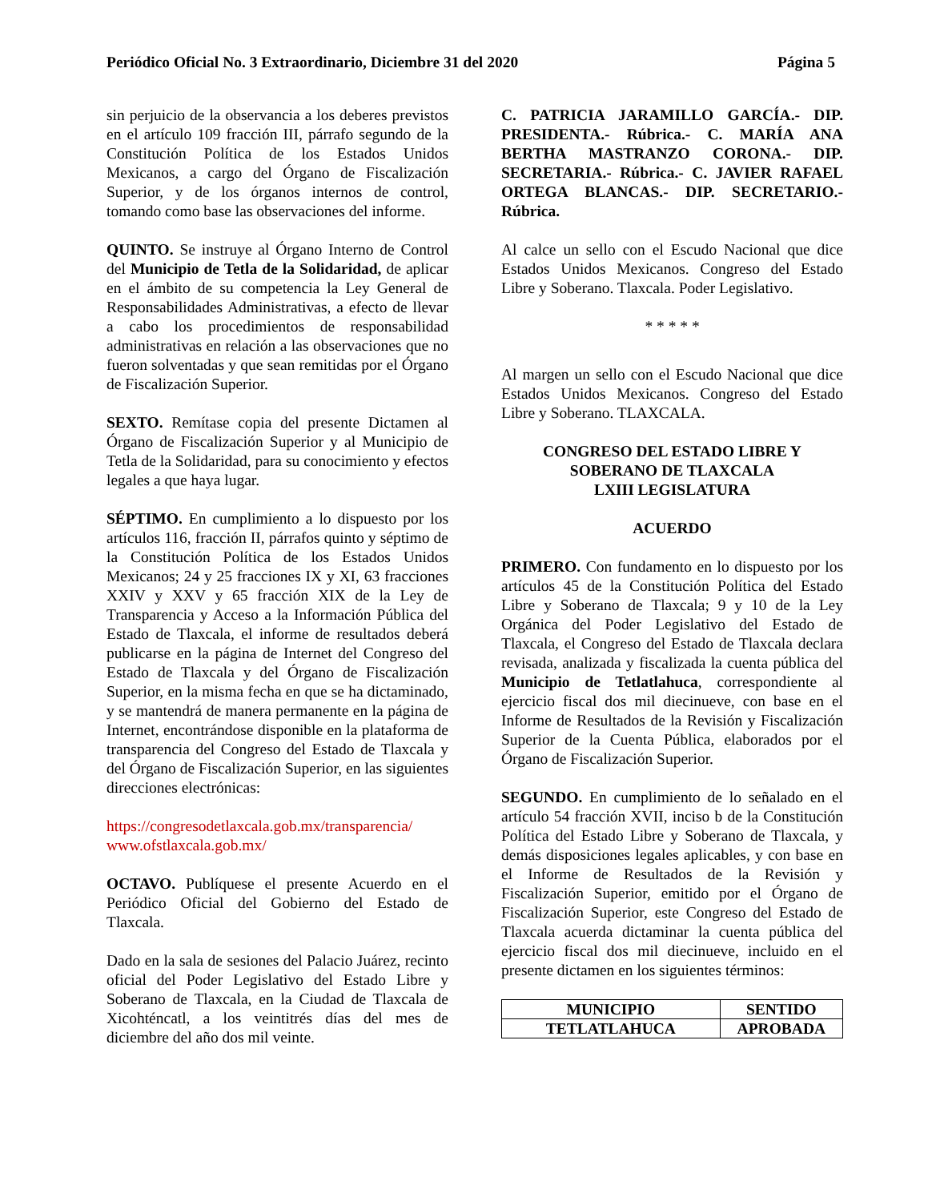Periódico Oficial No. 3 Extraordinario, Diciembre 31 del 2020 Página 5
sin perjuicio de la observancia a los deberes previstos en el artículo 109 fracción III, párrafo segundo de la Constitución Política de los Estados Unidos Mexicanos, a cargo del Órgano de Fiscalización Superior, y de los órganos internos de control, tomando como base las observaciones del informe.
QUINTO. Se instruye al Órgano Interno de Control del Municipio de Tetla de la Solidaridad, de aplicar en el ámbito de su competencia la Ley General de Responsabilidades Administrativas, a efecto de llevar a cabo los procedimientos de responsabilidad administrativas en relación a las observaciones que no fueron solventadas y que sean remitidas por el Órgano de Fiscalización Superior.
SEXTO. Remítase copia del presente Dictamen al Órgano de Fiscalización Superior y al Municipio de Tetla de la Solidaridad, para su conocimiento y efectos legales a que haya lugar.
SÉPTIMO. En cumplimiento a lo dispuesto por los artículos 116, fracción II, párrafos quinto y séptimo de la Constitución Política de los Estados Unidos Mexicanos; 24 y 25 fracciones IX y XI, 63 fracciones XXIV y XXV y 65 fracción XIX de la Ley de Transparencia y Acceso a la Información Pública del Estado de Tlaxcala, el informe de resultados deberá publicarse en la página de Internet del Congreso del Estado de Tlaxcala y del Órgano de Fiscalización Superior, en la misma fecha en que se ha dictaminado, y se mantendrá de manera permanente en la página de Internet, encontrándose disponible en la plataforma de transparencia del Congreso del Estado de Tlaxcala y del Órgano de Fiscalización Superior, en las siguientes direcciones electrónicas:
https://congresodetlaxcala.gob.mx/transparencia/
www.ofstlaxcala.gob.mx/
OCTAVO. Publíquese el presente Acuerdo en el Periódico Oficial del Gobierno del Estado de Tlaxcala.
Dado en la sala de sesiones del Palacio Juárez, recinto oficial del Poder Legislativo del Estado Libre y Soberano de Tlaxcala, en la Ciudad de Tlaxcala de Xicohténcatl, a los veintitrés días del mes de diciembre del año dos mil veinte.
C. PATRICIA JARAMILLO GARCÍA.- DIP. PRESIDENTA.- Rúbrica.- C. MARÍA ANA BERTHA MASTRANZO CORONA.- DIP. SECRETARIA.- Rúbrica.- C. JAVIER RAFAEL ORTEGA BLANCAS.- DIP. SECRETARIO.- Rúbrica.
Al calce un sello con el Escudo Nacional que dice Estados Unidos Mexicanos. Congreso del Estado Libre y Soberano. Tlaxcala. Poder Legislativo.
* * * * *
Al margen un sello con el Escudo Nacional que dice Estados Unidos Mexicanos. Congreso del Estado Libre y Soberano. TLAXCALA.
CONGRESO DEL ESTADO LIBRE Y
SOBERANO DE TLAXCALA
LXIII LEGISLATURA
ACUERDO
PRIMERO. Con fundamento en lo dispuesto por los artículos 45 de la Constitución Política del Estado Libre y Soberano de Tlaxcala; 9 y 10 de la Ley Orgánica del Poder Legislativo del Estado de Tlaxcala, el Congreso del Estado de Tlaxcala declara revisada, analizada y fiscalizada la cuenta pública del Municipio de Tetlatlahuca, correspondiente al ejercicio fiscal dos mil diecinueve, con base en el Informe de Resultados de la Revisión y Fiscalización Superior de la Cuenta Pública, elaborados por el Órgano de Fiscalización Superior.
SEGUNDO. En cumplimiento de lo señalado en el artículo 54 fracción XVII, inciso b de la Constitución Política del Estado Libre y Soberano de Tlaxcala, y demás disposiciones legales aplicables, y con base en el Informe de Resultados de la Revisión y Fiscalización Superior, emitido por el Órgano de Fiscalización Superior, este Congreso del Estado de Tlaxcala acuerda dictaminar la cuenta pública del ejercicio fiscal dos mil diecinueve, incluido en el presente dictamen en los siguientes términos:
| MUNICIPIO | SENTIDO |
| --- | --- |
| TETLATLAHUCA | APROBADA |